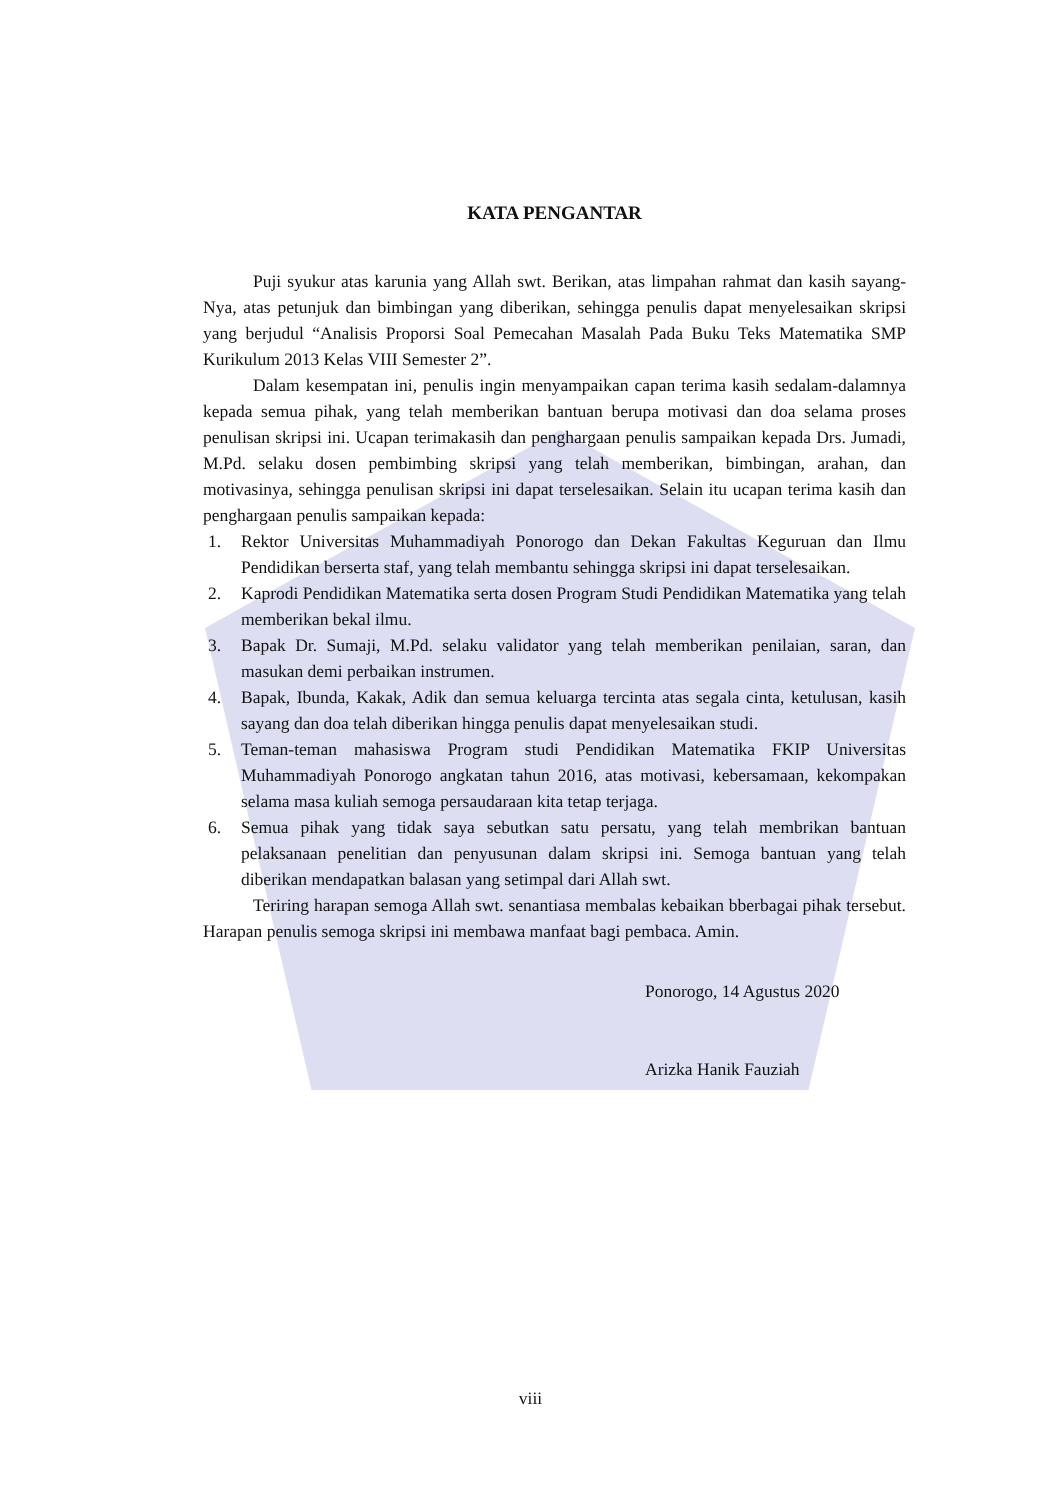KATA PENGANTAR
Puji syukur atas karunia yang Allah swt. Berikan, atas limpahan rahmat dan kasih sayang-Nya, atas petunjuk dan bimbingan yang diberikan, sehingga penulis dapat menyelesaikan skripsi yang berjudul “Analisis Proporsi Soal Pemecahan Masalah Pada Buku Teks Matematika SMP Kurikulum 2013 Kelas VIII Semester 2”.
Dalam kesempatan ini, penulis ingin menyampaikan capan terima kasih sedalam-dalamnya kepada semua pihak, yang telah memberikan bantuan berupa motivasi dan doa selama proses penulisan skripsi ini. Ucapan terimakasih dan penghargaan penulis sampaikan kepada Drs. Jumadi, M.Pd. selaku dosen pembimbing skripsi yang telah memberikan, bimbingan, arahan, dan motivasinya, sehingga penulisan skripsi ini dapat terselesaikan. Selain itu ucapan terima kasih dan penghargaan penulis sampaikan kepada:
1. Rektor Universitas Muhammadiyah Ponorogo dan Dekan Fakultas Keguruan dan Ilmu Pendidikan berserta staf, yang telah membantu sehingga skripsi ini dapat terselesaikan.
2. Kaprodi Pendidikan Matematika serta dosen Program Studi Pendidikan Matematika yang telah memberikan bekal ilmu.
3. Bapak Dr. Sumaji, M.Pd. selaku validator yang telah memberikan penilaian, saran, dan masukan demi perbaikan instrumen.
4. Bapak, Ibunda, Kakak, Adik dan semua keluarga tercinta atas segala cinta, ketulusan, kasih sayang dan doa telah diberikan hingga penulis dapat menyelesaikan studi.
5. Teman-teman mahasiswa Program studi Pendidikan Matematika FKIP Universitas Muhammadiyah Ponorogo angkatan tahun 2016, atas motivasi, kebersamaan, kekompakan selama masa kuliah semoga persaudaraan kita tetap terjaga.
6. Semua pihak yang tidak saya sebutkan satu persatu, yang telah membrikan bantuan pelaksanaan penelitian dan penyusunan dalam skripsi ini. Semoga bantuan yang telah diberikan mendapatkan balasan yang setimpal dari Allah swt.
Teriring harapan semoga Allah swt. senantiasa membalas kebaikan bberbagai pihak tersebut. Harapan penulis semoga skripsi ini membawa manfaat bagi pembaca. Amin.
Ponorogo, 14 Agustus 2020
Arizka Hanik Fauziah
viii